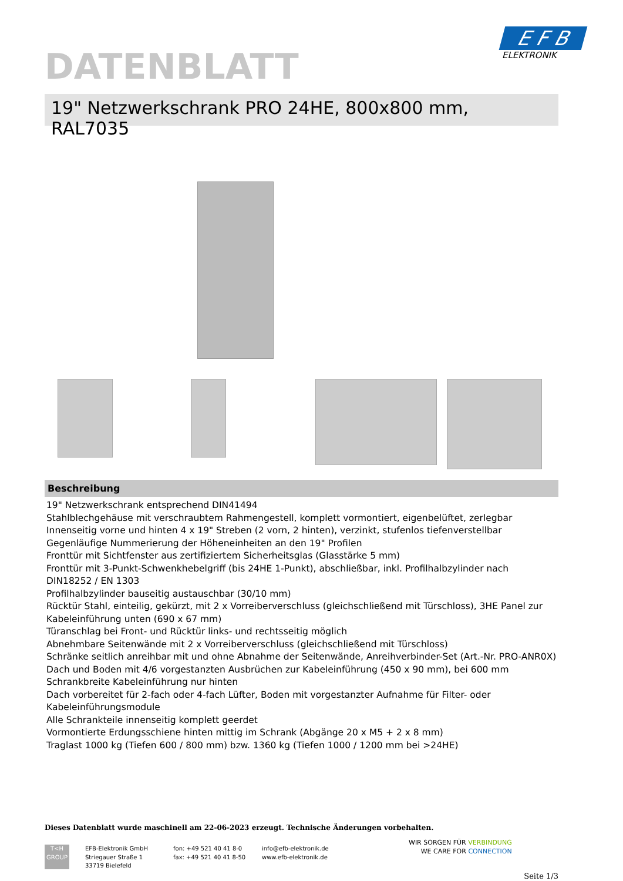E F B
ELEKTRONIK
DATENBLATT
19" Netzwerkschrank PRO 24HE, 800x800 mm, RAL7035
Beschreibung
19" Netzwerkschrank entsprechend DIN41494
Stahlblechgehäuse mit verschraubtem Rahmengestell, komplett vormontiert, eigenbelüftet, zerlegbar
Innenseitig vorne und hinten 4 x 19" Streben (2 vorn, 2 hinten), verzinkt, stufenlos tiefenverstellbar
Gegenläufige Nummerierung der Höheneinheiten an den 19" Profilen
Fronttür mit Sichtfenster aus zertifiziertem Sicherheitsglas (Glasstärke 5 mm)
Fronttür mit 3-Punkt-Schwenkhebelgriff (bis 24HE 1-Punkt), abschließbar, inkl. Profilhalbzylinder nach DIN18252 / EN 1303
Profilhalbzylinder bauseitig austauschbar (30/10 mm)
Rücktür Stahl, einteilig, gekürzt, mit 2 x Vorreiberverschluss (gleichschließend mit Türschloss), 3HE Panel zur Kabeleinführung unten (690 x 67 mm)
Türanschlag bei Front- und Rücktür links- und rechtsseitig möglich
Abnehmbare Seitenwände mit 2 x Vorreiberverschluss (gleichschließend mit Türschloss)
Schränke seitlich anreihbar mit und ohne Abnahme der Seitenwände, Anreihverbinder-Set (Art.-Nr. PRO-ANR0X)
Dach und Boden mit 4/6 vorgestanzten Ausbrüchen zur Kabeleinführung (450 x 90 mm), bei 600 mm Schrankbreite Kabeleinführung nur hinten
Dach vorbereitet für 2-fach oder 4-fach Lüfter, Boden mit vorgestanzter Aufnahme für Filter- oder Kabeleinführungsmodule
Alle Schrankteile innenseitig komplett geerdet
Vormontierte Erdungsschiene hinten mittig im Schrank (Abgänge 20 x M5 + 2 x 8 mm)
Traglast 1000 kg (Tiefen 600 / 800 mm) bzw. 1360 kg (Tiefen 1000 / 1200 mm bei >24HE)
Dieses Datenblatt wurde maschinell am 22-06-2023 erzeugt. Technische Änderungen vorbehalten.
T<H
GROUP
EFB-Elektronik GmbH
Striegauer Straße 1
33719 Bielefeld
fon: +49 521 40 41 8-0
fax: +49 521 40 41 8-50
info@efb-elektronik.de
www.efb-elektronik.de
WIR SORGEN FÜR VERBINDUNG
WE CARE FOR CONNECTION
Seite 1/3